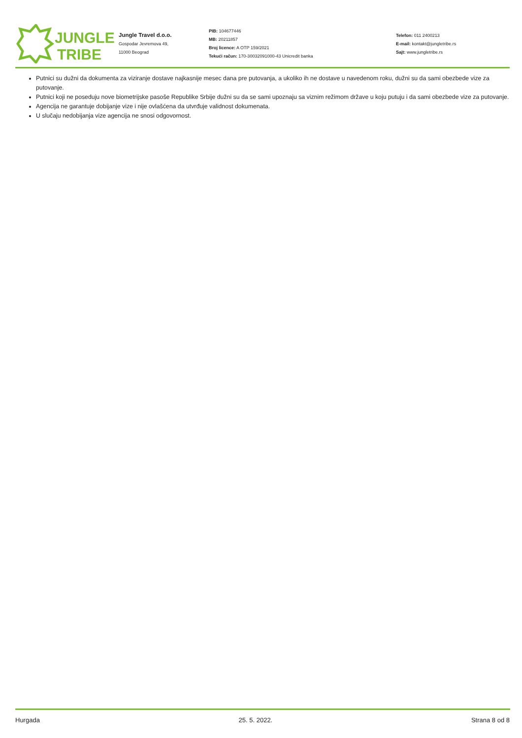JUNGLE
TRIBE
Jungle Travel d.o.o.
Gospodar Jevremova 49,
11000 Beograd
PIB: 104677446
MB: 20211857
Broj licence: A OTP 159/2021
Tekući račun: 170-30032091000-43 Unicredit banka
Telefon: 011 2400213
E-mail: kontakt@jungletribe.rs
Sajt: www.jungletribe.rs
Putnici su dužni da dokumenta za viziranje dostave najkasnije mesec dana pre putovanja, a ukoliko ih ne dostave u navedenom roku, dužni su da sami obezbede vize za putovanje.
Putnici koji ne poseduju nove biometrijske pasoše Republike Srbije dužni su da se sami upoznaju sa viznim režimom države u koju putuju i da sami obezbede vize za putovanje.
Agencija ne garantuje dobijanje vize i nije ovlašćena da utvrđuje validnost dokumenata.
U slučaju nedobijanja vize agencija ne snosi odgovornost.
Hurgada 25. 5. 2022. Strana 8 od 8